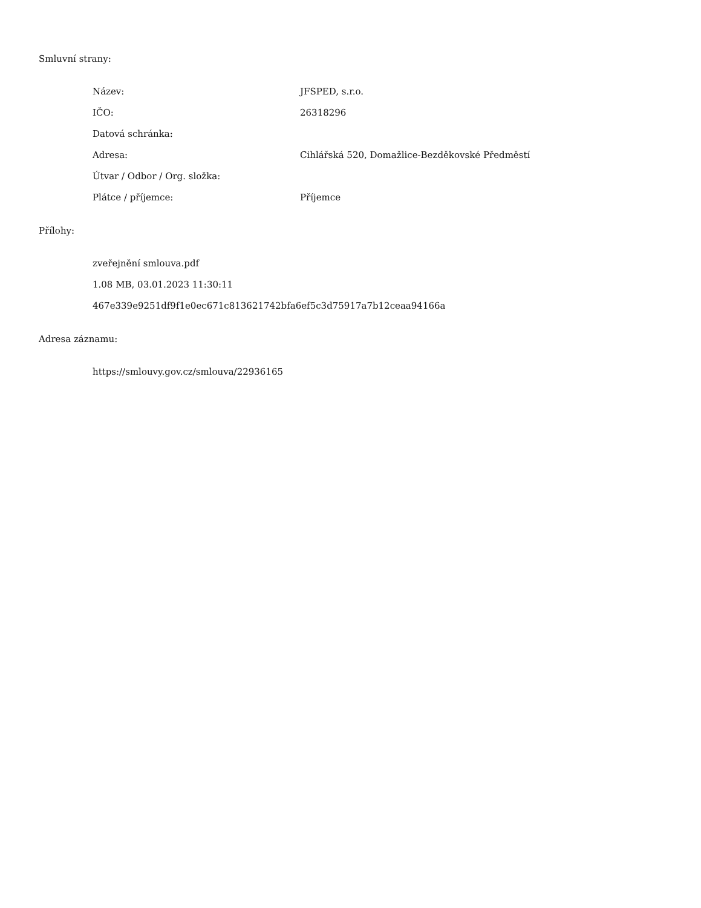Smluvní strany:
| Název: | JFSPED, s.r.o. |
| IČO: | 26318296 |
| Datová schránka: | |
| Adresa: | Cihlářská 520, Domažlice-Bezděkovské Předměstí |
| Útvar / Odbor / Org. složka: | |
| Plátce / příjemce: | Příjemce |
Přílohy:
zveřejnění smlouva.pdf
1.08 MB, 03.01.2023 11:30:11
467e339e9251df9f1e0ec671c813621742bfa6ef5c3d75917a7b12ceaa94166a
Adresa záznamu:
https://smlouvy.gov.cz/smlouva/22936165